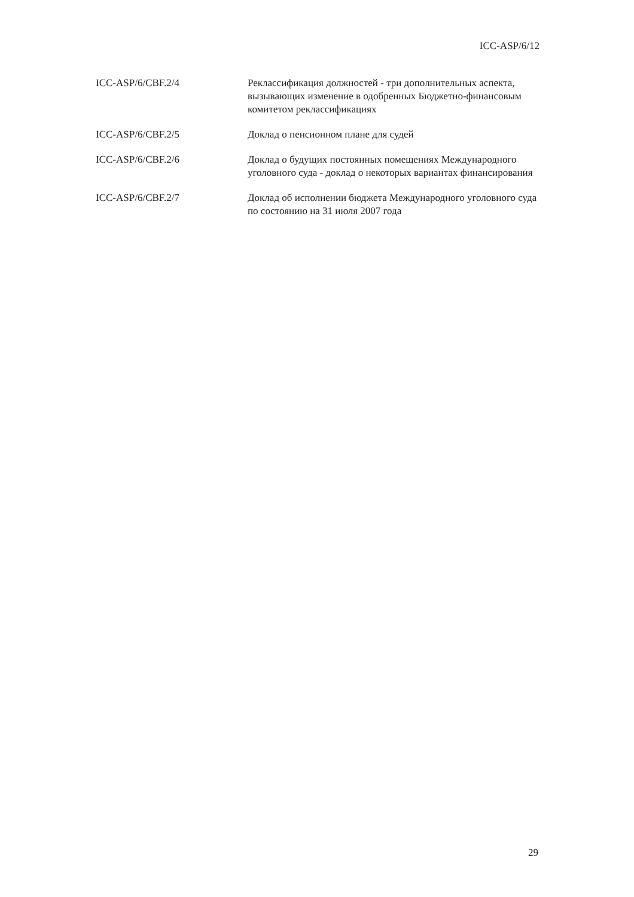ICC-ASP/6/12
| ICC-ASP/6/CBF.2/4 | Реклассификация должностей - три дополнительных аспекта, вызывающих изменение в одобренных Бюджетно-финансовым комитетом реклассификациях |
| ICC-ASP/6/CBF.2/5 | Доклад о пенсионном плане для судей |
| ICC-ASP/6/CBF.2/6 | Доклад о будущих постоянных помещениях Международного уголовного суда - доклад о некоторых вариантах финансирования |
| ICC-ASP/6/CBF.2/7 | Доклад об исполнении бюджета Международного уголовного суда по состоянию на 31 июля 2007 года |
29